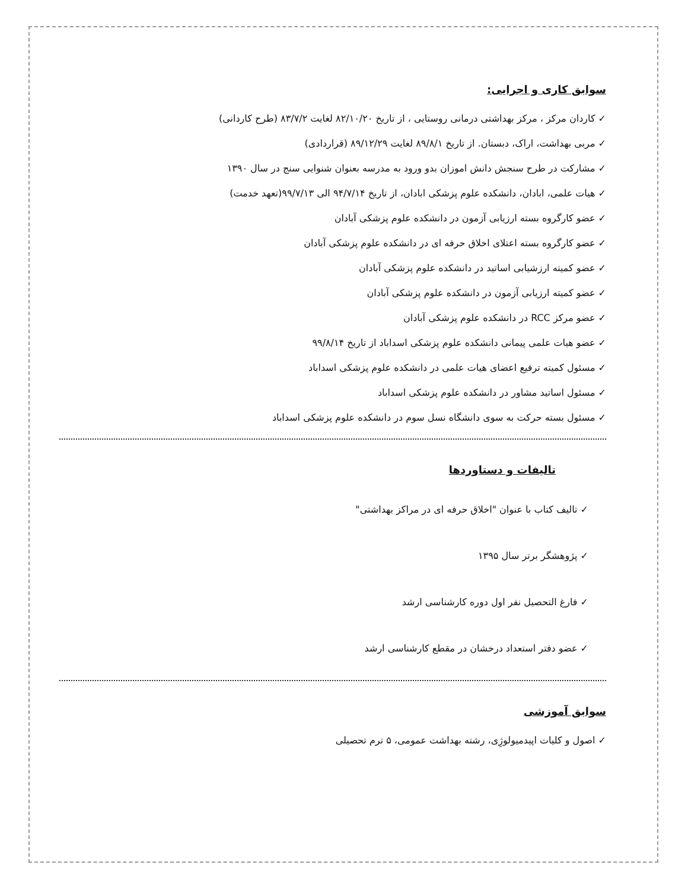سوابق کاری و اجرایی:
✓ کاردان مرکز ، مرکز بهداشتی درمانی روستایی ، از تاریخ ۸۲/۱۰/۲۰ لغایت ۸۳/۷/۲ (طرح کاردانی)
✓ مربی بهداشت، اراک، دبستان. از تاریخ ۸۹/۸/۱ لغایت ۸۹/۱۲/۲۹ (قراردادی)
✓ مشارکت در طرح سنجش دانش اموزان بدو ورود به مدرسه بعنوان شنوایی سنج در سال ۱۳۹۰
✓ هیات علمی، ابادان، دانشکده علوم پزشکی ابادان، از تاریخ ۹۴/۷/۱۴ الی ۹۹/۷/۱۳(تعهد خدمت)
✓ عضو کارگروه بسته ارزیابی آزمون در دانشکده علوم پزشکی آبادان
✓ عضو کارگروه بسته اعتلای اخلاق حرفه ای در دانشکده علوم پزشکی آبادان
✓ عضو کمیته ارزشیابی اساتید در دانشکده علوم پزشکی آبادان
✓ عضو کمیته ارزیابی آزمون در دانشکده علوم پزشکی آبادان
✓ عضو مرکز RCC در دانشکده علوم پزشکی آبادان
✓ عضو هیات علمی پیمانی دانشکده علوم پزشکی اسداباد از تاریخ ۹۹/۸/۱۴
✓ مسئول کمیته ترفیع اعضای هیات علمی در دانشکده علوم پزشکی اسداباد
✓ مسئول اساتید مشاور در دانشکده علوم پزشکی اسداباد
✓ مسئول بسته حرکت به سوی دانشگاه نسل سوم در دانشکده علوم پزشکی اسداباد
تالیفات و دستاوردها
✓ تالیف کتاب با عنوان "اخلاق حرفه ای در مراکز بهداشتی"
✓ پژوهشگر برتر سال ۱۳۹۵
✓ فارغ التحصیل نفر اول دوره کارشناسی ارشد
✓ عضو دفتر استعداد درخشان در مقطع کارشناسی ارشد
سوابق آموزشی
✓ اصول و کلیات اپیدمیولوژِی، رشته بهداشت عمومی، ۵ ترم تحصیلی